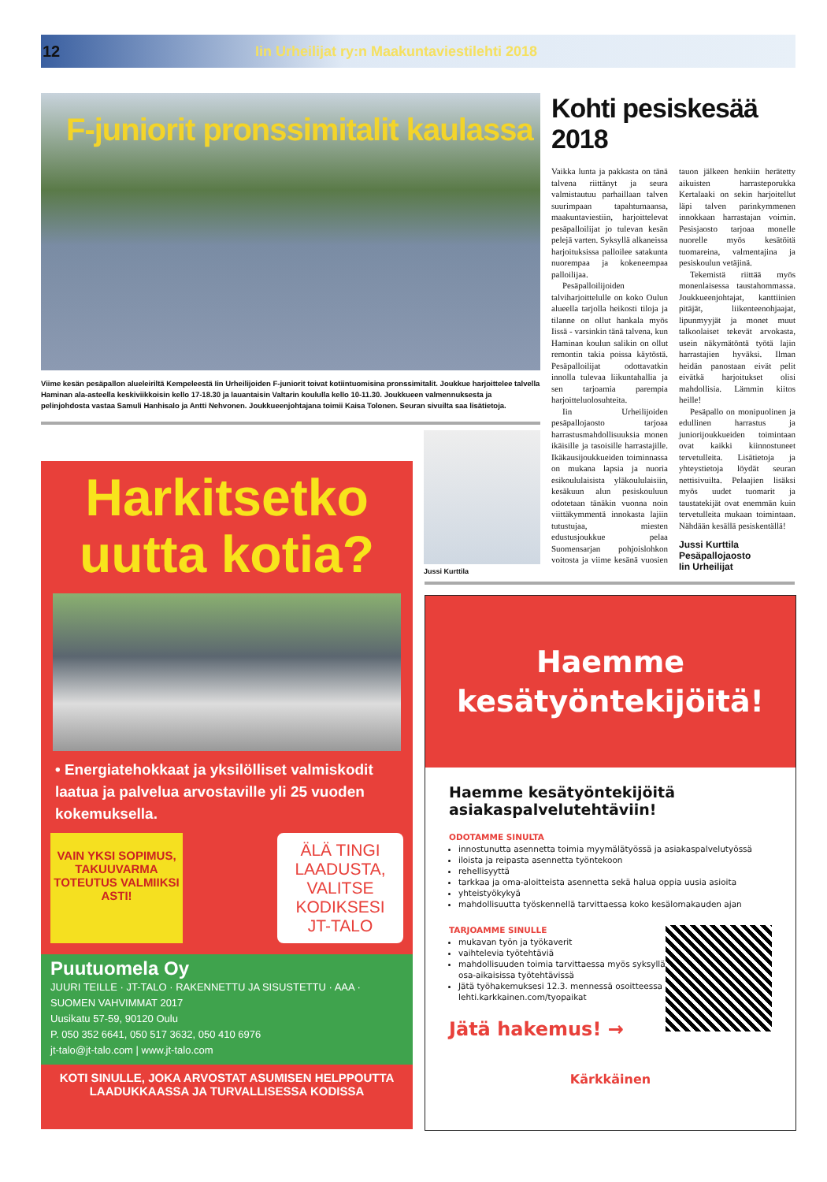12 Iin Urheilijat ry:n Maakuntaviestilehti 2018
F-juniorit pronssimitalit kaulassa
Viime kesän pesäpallon alueleiriltä Kempeleestä Iin Urheilijoiden F-juniorit toivat kotiintuomisina pronssimitalit. Joukkue harjoittelee talvella Haminan ala-asteella keskiviikkoisin kello 17-18.30 ja lauantaisin Valtarin koululla kello 10-11.30. Joukkueen valmennuksesta ja pelinjohdosta vastaa Samuli Hanhisalo ja Antti Nehvonen. Joukkueenjohtajana toimii Kaisa Tolonen. Seuran sivuilta saa lisätietoja.
Kohti pesiskesää 2018
Vaikka lunta ja pakkasta on tänä talvena riittänyt ja seura valmistautuu parhaillaan talven suurimpaan tapahtumaansa, maakuntaviestiin, harjoittelevat pesäpalloilijat jo tulevan kesän pelejä varten. Syksyllä alkaneissa harjoituksissa palloilee satakunta nuorempaa ja kokeneempaa palloilijaa.
Pesäpalloilijoiden talviharjoittelulle on koko Oulun alueella tarjolla heikosti tiloja ja tilanne on ollut hankala myös Iissä - varsinkin tänä talvena, kun Haminan koulun salikin on ollut remontin takia poissa käytöstä. Pesäpalloilijat odottavatkin innolla tulevaa liikuntahallia ja sen tarjoamia parempia harjoitteluolosuhteita.
Iin Urheilijoiden pesäpallojaosto tarjoaa harrastusmahdollisuuksia monen ikäisille ja tasoisille harrastajille. Ikäkausijoukkueiden toiminnassa on mukana lapsia ja nuoria esikoululaisista yläkoululaisiin, kesäkuun alun pesiskouluun odotetaan tänäkin vuonna noin viittäkymmentä innokasta lajiin tutustujaa, miesten edustusjoukkue pelaa Suomensarjan pohjoislohkon voitosta ja viime kesänä vuosien tauon jälkeen henkiin herätetty aikuisten harrasteporukka Kertalaaki on sekin harjoitellut läpi talven parinkymmenen innokkaan harrastajan voimin. Pesisjaosto tarjoaa monelle nuorelle myös kesätöitä tuomareina, valmentajina ja pesiskoulun vetäjinä.
Tekemistä riittää myös monenlaisessa taustahommassa. Joukkueenjohtajat, kanttiinien pitäjät, liikenteenohjaajat, lipunmyyjät ja monet muut talkoolaiset tekevät arvokasta, usein näkymätöntä työtä lajin harrastajien hyväksi. Ilman heidän panostaan eivät pelit eivätkä harjoitukset olisi mahdollisia. Lämmin kiitos heille!
Pesäpallo on monipuolinen ja edullinen harrastus ja juniorijoukkueiden toimintaan ovat kaikki kiinnostuneet tervetulleita. Lisätietoja ja yhteystietoja löydät seuran nettisivuilta. Pelaajien lisäksi myös uudet tuomarit ja taustatekijät ovat enemmän kuin tervetulleita mukaan toimintaan. Nähdään kesällä pesiskentällä!
Jussi Kurttila
Pesäpallojaosto
Iin Urheilijat
Jussi Kurttila
Harkitsetko
uutta kotia?
• Energiatehokkaat ja yksilölliset valmiskodit laatua ja palvelua arvostaville yli 25 vuoden kokemuksella.
VAIN YKSI SOPIMUS, TAKUUVARMA TOTEUTUS VALMIIKSI ASTI!
ÄLÄ TINGI LAADUSTA, VALITSE KODIKSESI JT-TALO
Puutuomela Oy JUURI TEILLE · JT-TALO · RAKENNETTU JA SISUSTETTU · AAA · SUOMEN VAHVIMMAT 2017
Uusikatu 57-59, 90120 Oulu
P. 050 352 6641, 050 517 3632, 050 410 6976
jt-talo@jt-talo.com | www.jt-talo.com
KOTI SINULLE, JOKA ARVOSTAT ASUMISEN HELPPOUTTA
LAADUKKAASSA JA TURVALLISESSA KODISSA
Haemme
kesätyöntekijöitä!
Haemme kesätyöntekijöitä asiakaspalvelutehtäviin!
ODOTAMME SINULTA
innostunutta asennetta toimia myymälätyössä ja asiakaspalvelutyössä
iloista ja reipasta asennetta työntekoon
rehellisyyttä
tarkkaa ja oma-aloitteista asennetta sekä halua oppia uusia asioita
yhteistyökykyä
mahdollisuutta työskennellä tarvittaessa koko kesälomakauden ajan
TARJOAMME SINULLE
mukavan työn ja työkaverit
vaihtelevia työtehtäviä
mahdollisuuden toimia tarvittaessa myös syksyllä osa-aikaisissa työtehtävissä
Jätä työhakemuksesi 12.3. mennessä osoitteessa lehti.karkkainen.com/tyopaikat
Jätä hakemus! →
Kärkkäinen